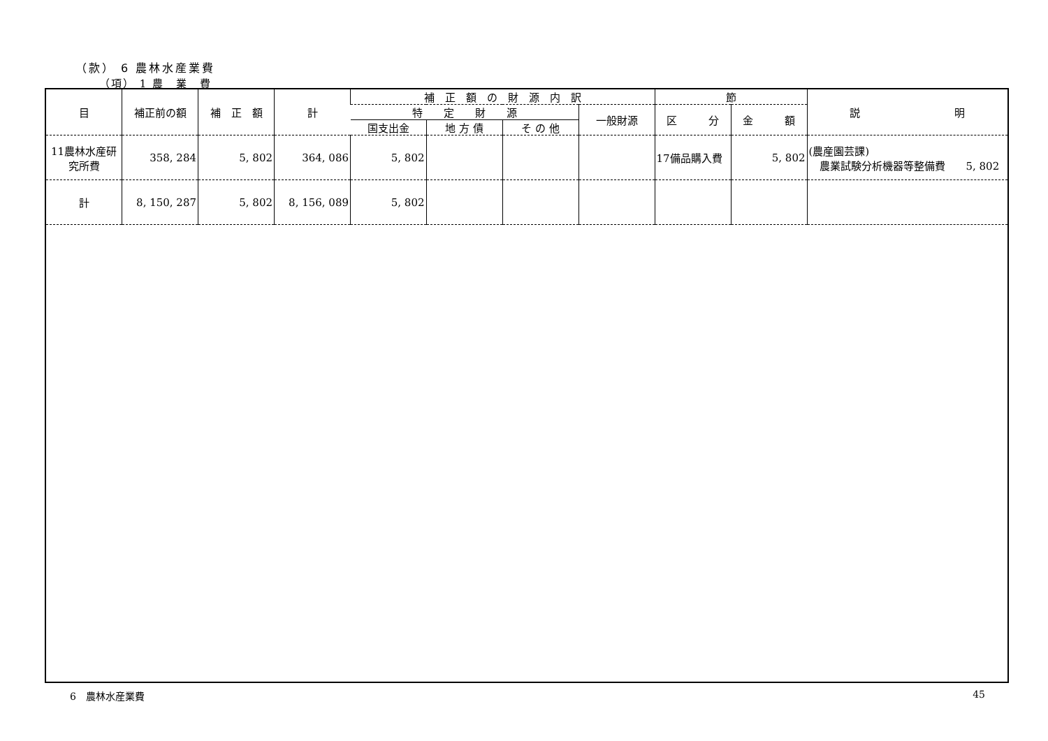（款） 6 農林水産業費
（項） 1 農　業　費
| 目 | 補正前の額 | 補 正 額 | 計 | 補 正 額 の 財 源 内 訳 | | | | 節 | | 説 明 |
| --- | --- | --- | --- | --- | --- | --- | --- | --- | --- | --- |
| | | | | 特 定 財 源 | | | 一般財源 | 区 分 | 金 額 | |
| | | | | 国支出金 | 地 方 債 | そ の 他 | | | | |
| 11農林水産研究所費 | 358, 284 | 5, 802 | 364, 086 | 5, 802 | | | | 17備品購入費 | 5, 802 | (農産園芸課) 農業試験分析機器等整備費 5, 802 |
| 計 | 8, 150, 287 | 5, 802 | 8, 156, 089 | 5, 802 | | | | | | |
6　農林水産業費 45